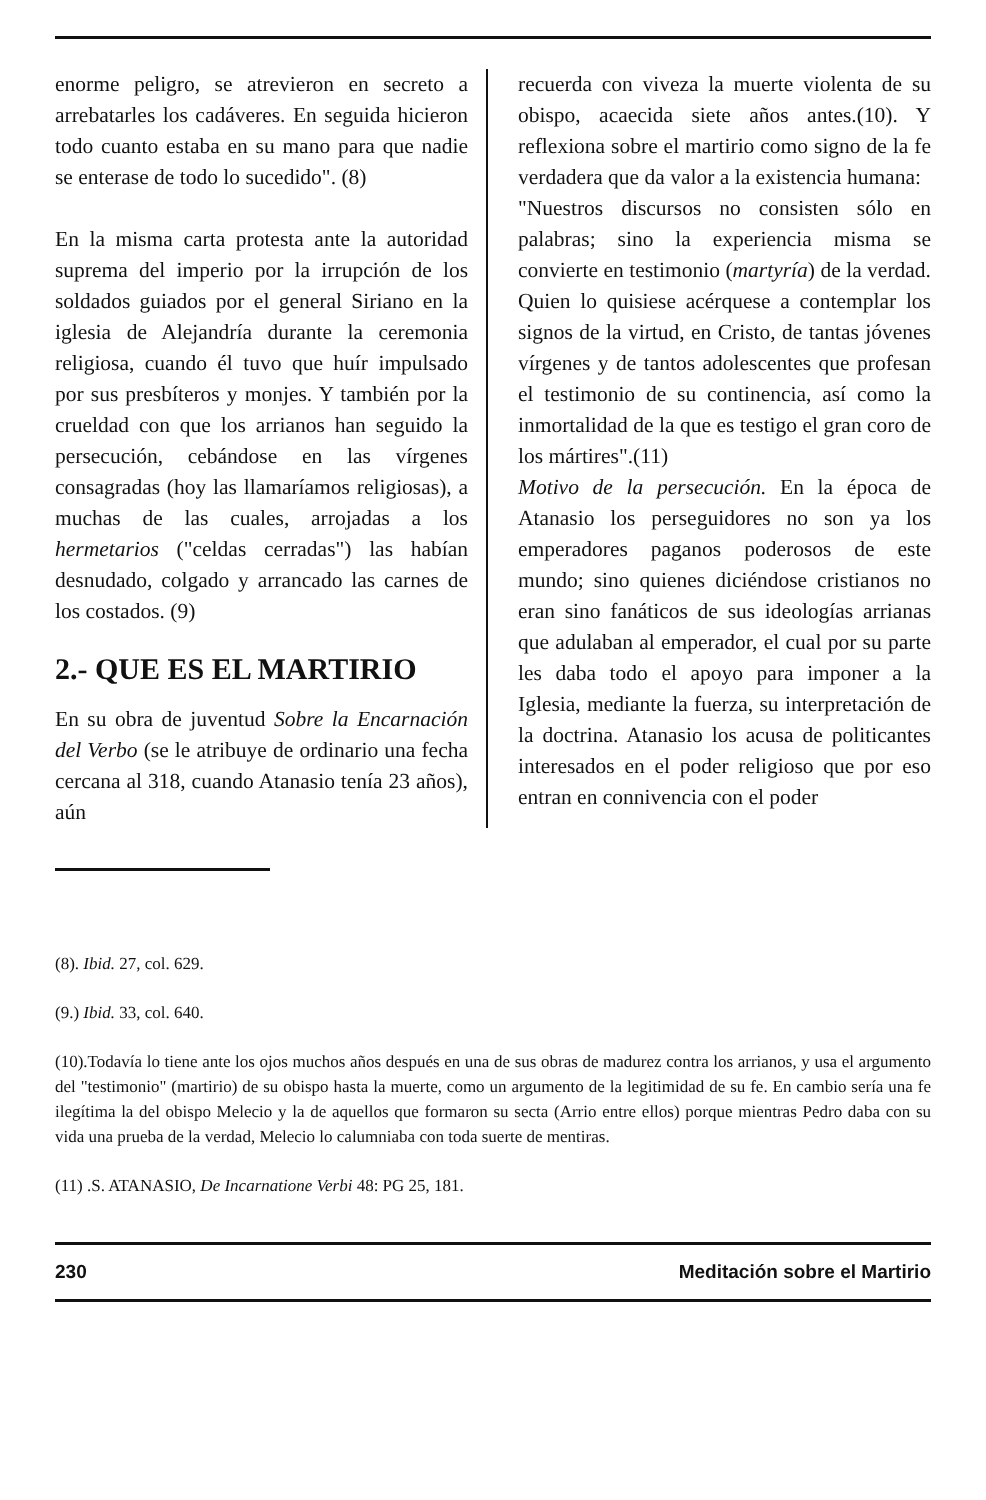enorme peligro, se atrevieron en secreto a arrebatarles los cadáveres. En seguida hicieron todo cuanto estaba en su mano para que nadie se enterase de todo lo sucedido". (8)
En la misma carta protesta ante la autoridad suprema del imperio por la irrupción de los soldados guiados por el general Siriano en la iglesia de Alejandría durante la ceremonia religiosa, cuando él tuvo que huír impulsado por sus presbíteros y monjes. Y también por la crueldad con que los arrianos han seguido la persecución, cebándose en las vírgenes consagradas (hoy las llamaríamos religiosas), a muchas de las cuales, arrojadas a los hermetarios ("celdas cerradas") las habían desnudado, colgado y arrancado las carnes de los costados. (9)
2.- QUE ES EL MARTIRIO
En su obra de juventud Sobre la Encarnación del Verbo (se le atribuye de ordinario una fecha cercana al 318, cuando Atanasio tenía 23 años), aún
recuerda con viveza la muerte violenta de su obispo, acaecida siete años antes.(10). Y reflexiona sobre el martirio como signo de la fe verdadera que da valor a la existencia humana:
"Nuestros discursos no consisten sólo en palabras; sino la experiencia misma se convierte en testimonio (martyría) de la verdad. Quien lo quisiese acérquese a contemplar los signos de la virtud, en Cristo, de tantas jóvenes vírgenes y de tantos adolescentes que profesan el testimonio de su continencia, así como la inmortalidad de la que es testigo el gran coro de los mártires".(11)
Motivo de la persecución. En la época de Atanasio los perseguidores no son ya los emperadores paganos poderosos de este mundo; sino quienes diciéndose cristianos no eran sino fanáticos de sus ideologías arrianas que adulaban al emperador, el cual por su parte les daba todo el apoyo para imponer a la Iglesia, mediante la fuerza, su interpretación de la doctrina. Atanasio los acusa de politicantes interesados en el poder religioso que por eso entran en connivencia con el poder
(8). Ibid. 27, col. 629.
(9.) Ibid. 33, col. 640.
(10).Todavía lo tiene ante los ojos muchos años después en una de sus obras de madurez contra los arrianos, y usa el argumento del "testimonio" (martirio) de su obispo hasta la muerte, como un argumento de la legitimidad de su fe. En cambio sería una fe ilegítima la del obispo Melecio y la de aquellos que formaron su secta (Arrio entre ellos) porque mientras Pedro daba con su vida una prueba de la verdad, Melecio lo calumniaba con toda suerte de mentiras.
(11) .S. ATANASIO, De Incarnatione Verbi 48: PG 25, 181.
230 Meditación sobre el Martirio